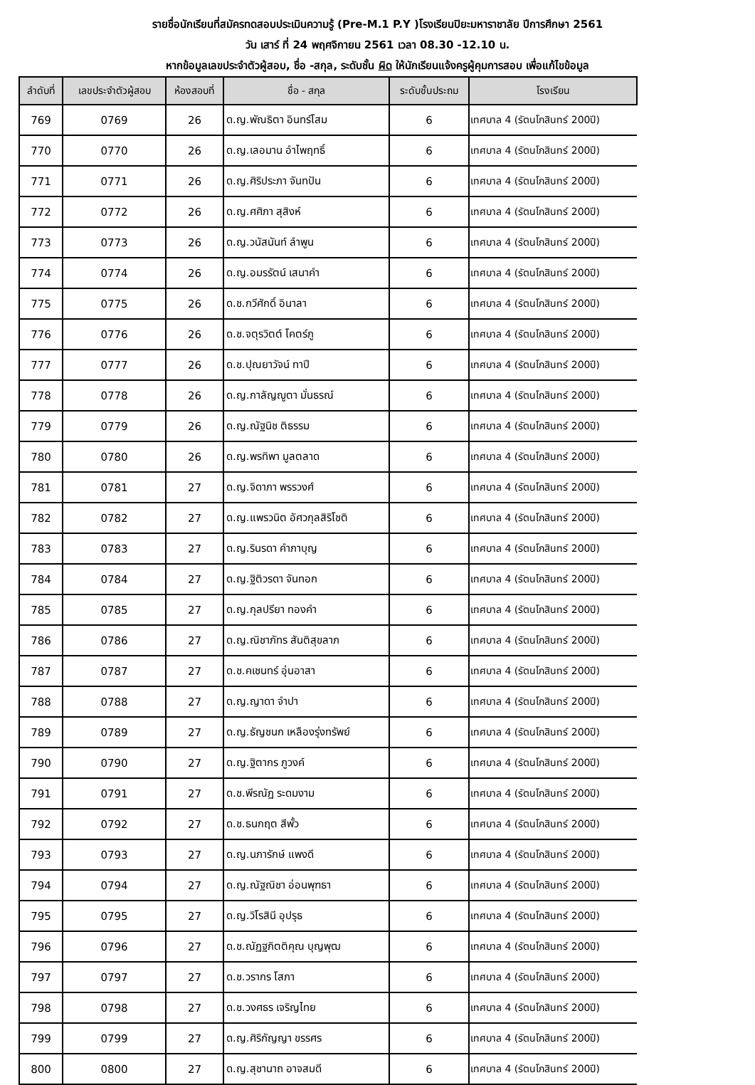รายชื่อนักเรียนที่สมัครทดสอบประเมินความรู้ (Pre-M.1 P.Y )โรงเรียนปิยะมหาราชาลัย ปีการศึกษา 2561
วัน เสาร์ ที่ 24 พฤศจิกายน 2561 เวลา 08.30 -12.10 น.
หากข้อมูลเลขประจำตัวผู้สอบ, ชื่อ -สกุล, ระดับชั้น ผิด ให้นักเรียนแจ้งครูผู้คุมการสอบ เพื่อแก้ไขข้อมูล
| ลำดับที่ | เลขประจำตัวผู้สอบ | ห้องสอบที่ | ชื่อ - สกุล | ระดับชั้นประถม | โรงเรียน |
| --- | --- | --- | --- | --- | --- |
| 769 | 0769 | 26 | ด.ญ.พัณธิตา อินทร์โสม | 6 | เทศบาล 4 (รัตนโกสินทร์ 200ปี) |
| 770 | 0770 | 26 | ด.ญ.เลอมาน อำไพฤทธิ์ | 6 | เทศบาล 4 (รัตนโกสินทร์ 200ปี) |
| 771 | 0771 | 26 | ด.ญ.ศิริประภา จันทปัน | 6 | เทศบาล 4 (รัตนโกสินทร์ 200ปี) |
| 772 | 0772 | 26 | ด.ญ.ศศิภา สุสิงห์ | 6 | เทศบาล 4 (รัตนโกสินทร์ 200ปี) |
| 773 | 0773 | 26 | ด.ญ.วนัสนันท์ ลำพูน | 6 | เทศบาล 4 (รัตนโกสินทร์ 200ปี) |
| 774 | 0774 | 26 | ด.ญ.อมรรัตน์ เสนาคำ | 6 | เทศบาล 4 (รัตนโกสินทร์ 200ปี) |
| 775 | 0775 | 26 | ด.ช.กวีศักดิ์ อินาลา | 6 | เทศบาล 4 (รัตนโกสินทร์ 200ปี) |
| 776 | 0776 | 26 | ด.ช.จตุรวิตต์ โคตร์ภู | 6 | เทศบาล 4 (รัตนโกสินทร์ 200ปี) |
| 777 | 0777 | 26 | ด.ช.ปุณยาวัจน์ ทาปี | 6 | เทศบาล 4 (รัตนโกสินทร์ 200ปี) |
| 778 | 0778 | 26 | ด.ญ.กาลัญญูตา มั่นธรณ์ | 6 | เทศบาล 4 (รัตนโกสินทร์ 200ปี) |
| 779 | 0779 | 26 | ด.ญ.ณัฐนิช ติธรรม | 6 | เทศบาล 4 (รัตนโกสินทร์ 200ปี) |
| 780 | 0780 | 26 | ด.ญ.พรทิพา มูลตลาด | 6 | เทศบาล 4 (รัตนโกสินทร์ 200ปี) |
| 781 | 0781 | 27 | ด.ญ.จิดาภา พรรวงศ์ | 6 | เทศบาล 4 (รัตนโกสินทร์ 200ปี) |
| 782 | 0782 | 27 | ด.ญ.แพรวนิต อัศวกุลสิริโชติ | 6 | เทศบาล 4 (รัตนโกสินทร์ 200ปี) |
| 783 | 0783 | 27 | ด.ญ.รินรดา คำภาบุญ | 6 | เทศบาล 4 (รัตนโกสินทร์ 200ปี) |
| 784 | 0784 | 27 | ด.ญ.ฐิติวรดา จันทอก | 6 | เทศบาล 4 (รัตนโกสินทร์ 200ปี) |
| 785 | 0785 | 27 | ด.ญ.กุลปรียา ทองคำ | 6 | เทศบาล 4 (รัตนโกสินทร์ 200ปี) |
| 786 | 0786 | 27 | ด.ญ.ณิชาภัทร สันติสุขลาภ | 6 | เทศบาล 4 (รัตนโกสินทร์ 200ปี) |
| 787 | 0787 | 27 | ด.ช.คเชนทร์ อุ่นอาสา | 6 | เทศบาล 4 (รัตนโกสินทร์ 200ปี) |
| 788 | 0788 | 27 | ด.ญ.ญาดา จำปา | 6 | เทศบาล 4 (รัตนโกสินทร์ 200ปี) |
| 789 | 0789 | 27 | ด.ญ.ธัญชนก เหลืองรุ่งทรัพย์ | 6 | เทศบาล 4 (รัตนโกสินทร์ 200ปี) |
| 790 | 0790 | 27 | ด.ญ.ฐิตากร ภูวงค์ | 6 | เทศบาล 4 (รัตนโกสินทร์ 200ปี) |
| 791 | 0791 | 27 | ด.ช.พีรณัฏ ระดมงาม | 6 | เทศบาล 4 (รัตนโกสินทร์ 200ปี) |
| 792 | 0792 | 27 | ด.ช.ธนกฤต สีพั้ว | 6 | เทศบาล 4 (รัตนโกสินทร์ 200ปี) |
| 793 | 0793 | 27 | ด.ญ.นภารักษ์ แพงดี | 6 | เทศบาล 4 (รัตนโกสินทร์ 200ปี) |
| 794 | 0794 | 27 | ด.ญ.ณัฐณิชา อ่อนพุฑธา | 6 | เทศบาล 4 (รัตนโกสินทร์ 200ปี) |
| 795 | 0795 | 27 | ด.ญ.วิโรสินี อุปรุธ | 6 | เทศบาล 4 (รัตนโกสินทร์ 200ปี) |
| 796 | 0796 | 27 | ด.ช.ณัฏฐภิตติคุณ บุญพุฒ | 6 | เทศบาล 4 (รัตนโกสินทร์ 200ปี) |
| 797 | 0797 | 27 | ด.ช.วรากร โสภา | 6 | เทศบาล 4 (รัตนโกสินทร์ 200ปี) |
| 798 | 0798 | 27 | ด.ช.วงศธร เจริญไทย | 6 | เทศบาล 4 (รัตนโกสินทร์ 200ปี) |
| 799 | 0799 | 27 | ด.ญ.ศิริกัญญา ขรรศร | 6 | เทศบาล 4 (รัตนโกสินทร์ 200ปี) |
| 800 | 0800 | 27 | ด.ญ.สุชานาถ อาจสมดี | 6 | เทศบาล 4 (รัตนโกสินทร์ 200ปี) |